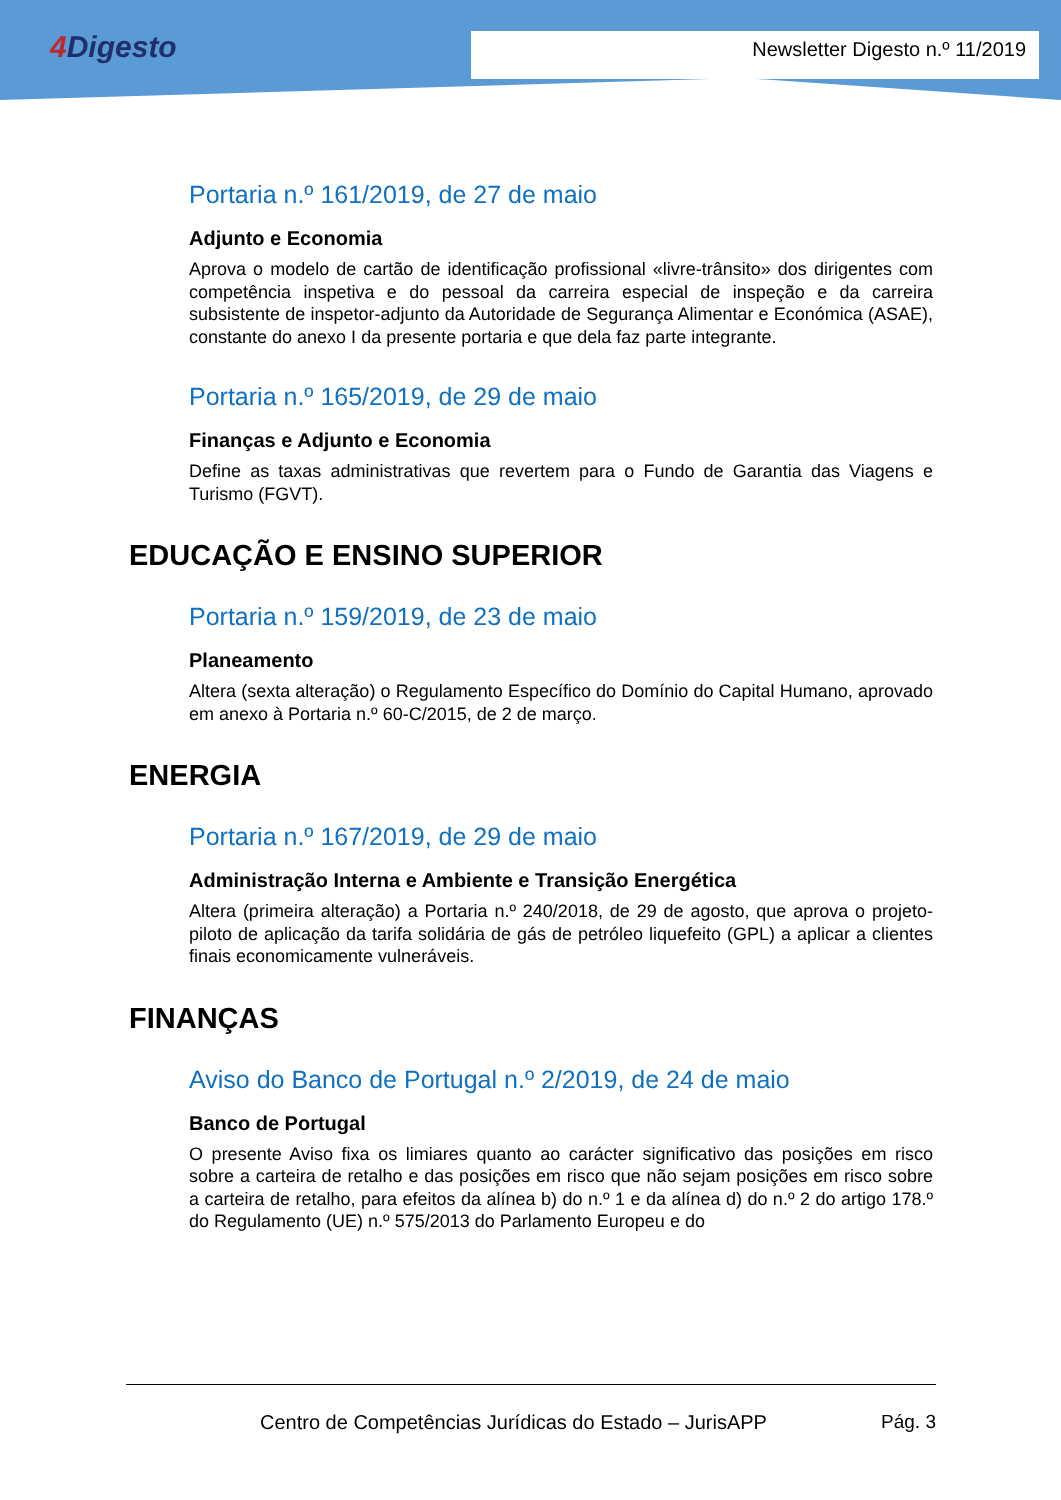4 Digesto
Newsletter Digesto n.º 11/2019
Portaria n.º 161/2019, de 27 de maio
Adjunto e Economia
Aprova o modelo de cartão de identificação profissional «livre-trânsito» dos dirigentes com competência inspetiva e do pessoal da carreira especial de inspeção e da carreira subsistente de inspetor-adjunto da Autoridade de Segurança Alimentar e Económica (ASAE), constante do anexo I da presente portaria e que dela faz parte integrante.
Portaria n.º 165/2019, de 29 de maio
Finanças e Adjunto e Economia
Define as taxas administrativas que revertem para o Fundo de Garantia das Viagens e Turismo (FGVT).
EDUCAÇÃO E ENSINO SUPERIOR
Portaria n.º 159/2019, de 23 de maio
Planeamento
Altera (sexta alteração) o Regulamento Específico do Domínio do Capital Humano, aprovado em anexo à Portaria n.º 60-C/2015, de 2 de março.
ENERGIA
Portaria n.º 167/2019, de 29 de maio
Administração Interna e Ambiente e Transição Energética
Altera (primeira alteração) a Portaria n.º 240/2018, de 29 de agosto, que aprova o projeto-piloto de aplicação da tarifa solidária de gás de petróleo liquefeito (GPL) a aplicar a clientes finais economicamente vulneráveis.
FINANÇAS
Aviso do Banco de Portugal n.º 2/2019, de 24 de maio
Banco de Portugal
O presente Aviso fixa os limiares quanto ao carácter significativo das posições em risco sobre a carteira de retalho e das posições em risco que não sejam posições em risco sobre a carteira de retalho, para efeitos da alínea b) do n.º 1 e da alínea d) do n.º 2 do artigo 178.º do Regulamento (UE) n.º 575/2013 do Parlamento Europeu e do
Centro de Competências Jurídicas do Estado – JurisAPP Pág. 3